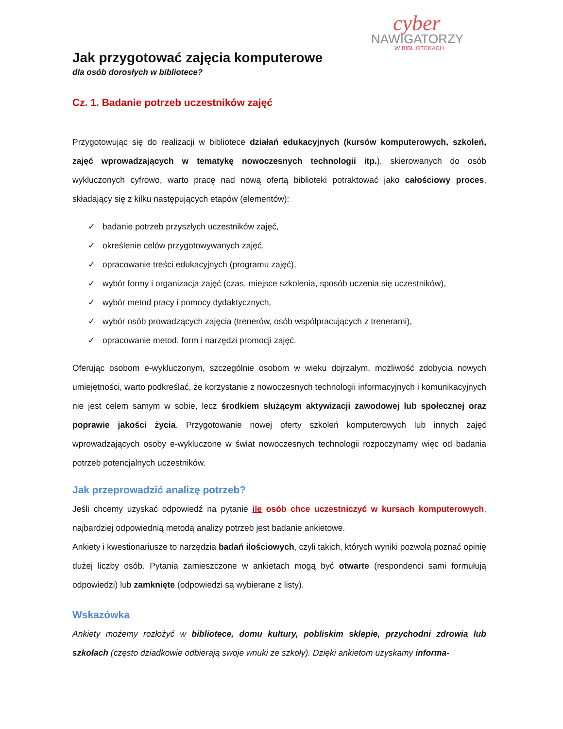cyber
NAWIGATORZY
W BIBLIOTEKACH
Jak przygotować zajęcia komputerowe
dla osób dorosłych w bibliotece?
Cz. 1. Badanie potrzeb uczestników zajęć
Przygotowując się do realizacji w bibliotece działań edukacyjnych (kursów komputerowych, szkoleń, zajęć wprowadzających w tematykę nowoczesnych technologii itp.), skierowanych do osób wykluczonych cyfrowo, warto pracę nad nową ofertą biblioteki potraktować jako całościowy proces, składający się z kilku następujących etapów (elementów):
✓ badanie potrzeb przyszłych uczestników zajęć,
✓ określenie celów przygotowywanych zajęć,
✓ opracowanie treści edukacyjnych (programu zajęć),
✓ wybór formy i organizacja zajęć (czas, miejsce szkolenia, sposób uczenia się uczestników),
✓ wybór metod pracy i pomocy dydaktycznych,
✓ wybór osób prowadzących zajęcia (trenerów, osób współpracujących z trenerami),
✓ opracowanie metod, form i narzędzi promocji zajęć.
Oferując osobom e-wykluczonym, szczególnie osobom w wieku dojrzałym, możliwość zdobycia nowych umiejętności, warto podkreślać, że korzystanie z nowoczesnych technologii informacyjnych i komunikacyjnych nie jest celem samym w sobie, lecz środkiem służącym aktywizacji zawodowej lub społecznej oraz poprawie jakości życia. Przygotowanie nowej oferty szkoleń komputerowych lub innych zajęć wprowadzających osoby e-wykluczone w świat nowoczesnych technologii rozpoczynamy więc od badania potrzeb potencjalnych uczestników.
Jak przeprowadzić analizę potrzeb?
Jeśli chcemy uzyskać odpowiedź na pytanie ile osób chce uczestniczyć w kursach komputerowych, najbardziej odpowiednią metodą analizy potrzeb jest badanie ankietowe.
Ankiety i kwestionariusze to narzędzia badań ilościowych, czyli takich, których wyniki pozwolą poznać opinię dużej liczby osób. Pytania zamieszczone w ankietach mogą być otwarte (respondenci sami formułują odpowiedzi) lub zamknięte (odpowiedzi są wybierane z listy).
Wskazówka
Ankiety możemy rozłożyć w bibliotece, domu kultury, pobliskim sklepie, przychodni zdrowia lub szkołach (często dziadkowie odbierają swoje wnuki ze szkoły). Dzięki ankietom uzyskamy informa-